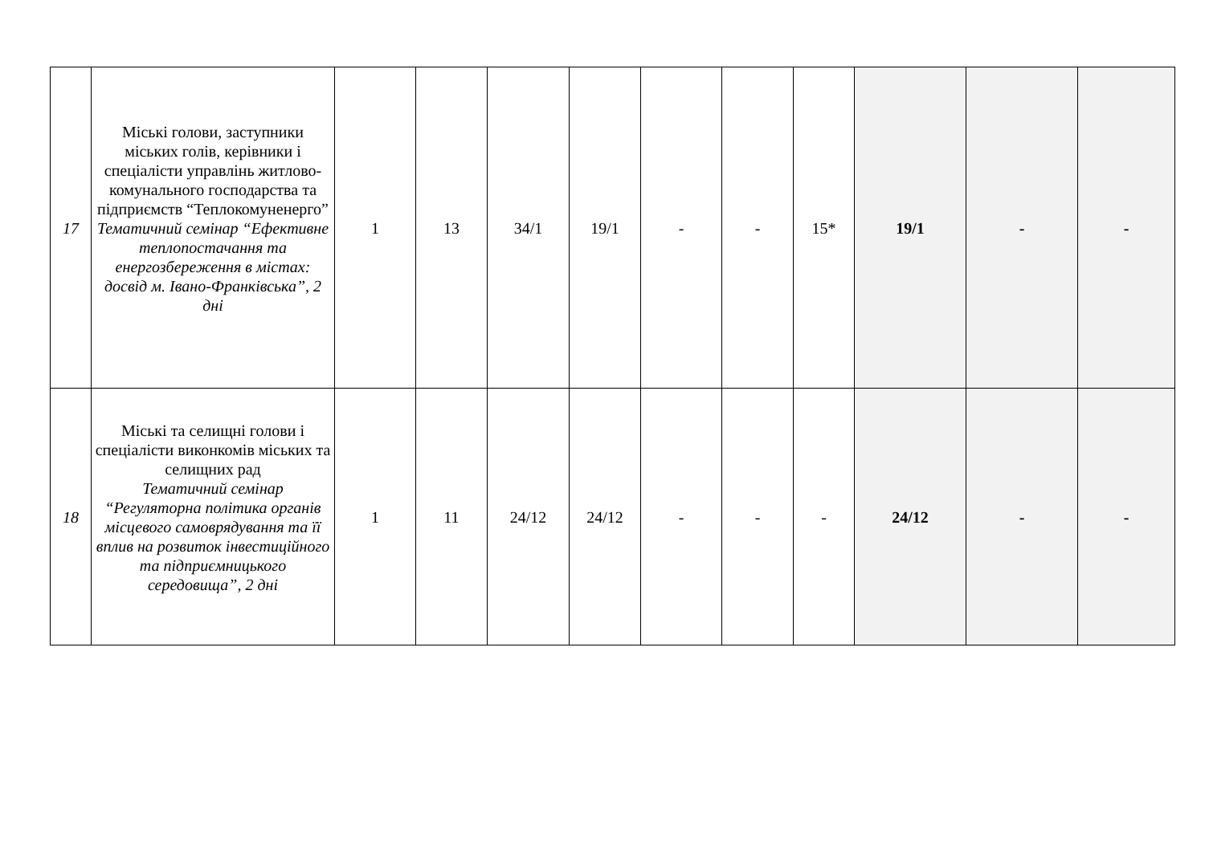| 17 | Міські голови, заступники міських голів, керівники і спеціалісти управлінь житлово-комунального господарства та підприємств “Теплокомуненерго” Тематичний семінар “Ефективне теплопостачання та енергозбереження в містах: досвід м. Івано-Франківська”, 2 дні | 1 | 13 | 34/1 | 19/1 | - | - | 15* | 19/1 | - | - |
| 18 | Міські та селищні голови і спеціалісти виконкомів міських та селищних рад Тематичний семінар “Регуляторна політика органів місцевого самоврядування та її вплив на розвиток інвестиційного та підприємницького середовища”, 2 дні | 1 | 11 | 24/12 | 24/12 | - | - | - | 24/12 | - | - |